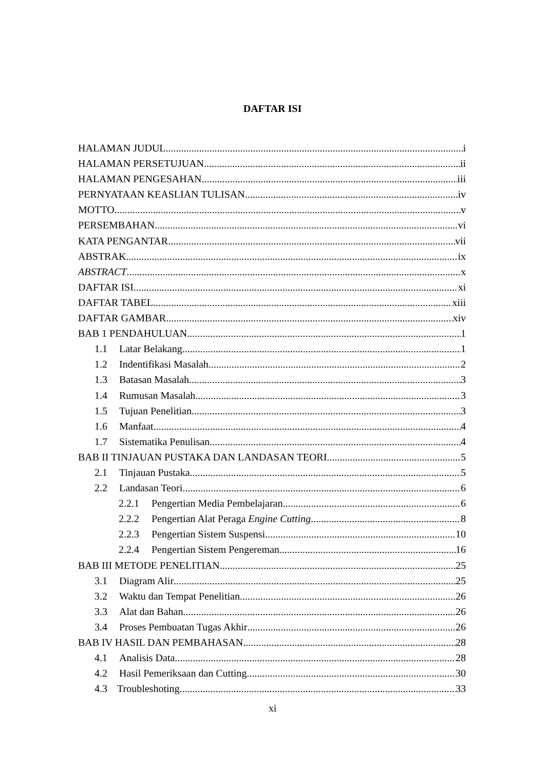DAFTAR ISI
HALAMAN JUDUL i
HALAMAN PERSETUJUAN ii
HALAMAN PENGESAHAN iii
PERNYATAAN KEASLIAN TULISAN iv
MOTTO v
PERSEMBAHAN vi
KATA PENGANTAR vii
ABSTRAK ix
ABSTRACT x
DAFTAR ISI xi
DAFTAR TABEL xiii
DAFTAR GAMBAR xiv
BAB 1 PENDAHULUAN 1
1.1 Latar Belakang 1
1.2 Indentifikasi Masalah 2
1.3 Batasan Masalah 3
1.4 Rumusan Masalah 3
1.5 Tujuan Penelitian 3
1.6 Manfaat 4
1.7 Sistematika Penulisan 4
BAB II TINJAUAN PUSTAKA DAN LANDASAN TEORI 5
2.1 Tinjauan Pustaka 5
2.2 Landasan Teori 6
2.2.1 Pengertian Media Pembelajaran 6
2.2.2 Pengertian Alat Peraga Engine Cutting 8
2.2.3 Pengertian Sistem Suspensi 10
2.2.4 Pengertian Sistem Pengereman 16
BAB III METODE PENELITIAN 25
3.1 Diagram Alir 25
3.2 Waktu dan Tempat Penelitian 26
3.3 Alat dan Bahan 26
3.4 Proses Pembuatan Tugas Akhir 26
BAB IV HASIL DAN PEMBAHASAN 28
4.1 Analisis Data 28
4.2 Hasil Pemeriksaan dan Cutting 30
4.3 Troubleshoting 33
xi